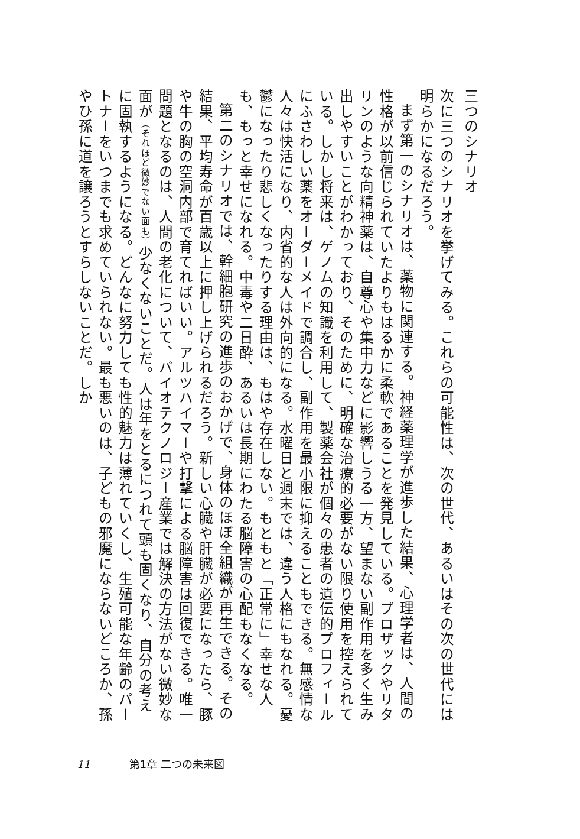三つのシナリオ
次に三つのシナリオを挙げてみる。これらの可能性は、次の世代、あるいはその次の世代には明らかになるだろう。
まず第一のシナリオは、薬物に関連する。神経薬理学が進歩した結果、心理学者は、人間の性格が以前信じられていたよりもはるかに柔軟であることを発見している。プロザックやリタリンのような向精神薬は、自尊心や集中力などに影響しうる一方、望まない副作用を多く生み出しやすいことがわかっており、そのために、明確な治療的必要がない限り使用を控えられている。しかし将来は、ゲノムの知識を利用して、製薬会社が個々の患者の遺伝的プロフィールにふさわしい薬をオーダーメイドで調合し、副作用を最小限に抑えることもできる。無感情な人々は快活になり、内省的な人は外向的になる。水曜日と週末では、違う人格にもなれる。憂鬱になったり悲しくなったりする理由は、もはや存在しない。もともと「正常に」幸せな人も、もっと幸せになれる。中毒や二日酔、あるいは長期にわたる脳障害の心配もなくなる。
第二のシナリオでは、幹細胞研究の進歩のおかげで、身体のほぼ全組織が再生できる。その結果、平均寿命が百歳以上に押し上げられるだろう。新しい心臓や肝臓が必要になったら、豚や牛の胸の空洞内部で育てればいい。アルツハイマーや打撃による脳障害は回復できる。唯一問題となるのは、人間の老化について、バイオテクノロジー産業では解決の方法がない微妙な面が（それほど微妙でない面も）少なくないことだ。人は年をとるにつれて頭も固くなり、自分の考えに固執するようになる。どんなに努力しても性的魅力は薄れていくし、生殖可能な年齢のパートナーをいつまでも求めていられない。最も悪いのは、子どもの邪魔にならないどころか、孫やひ孫に道を譲ろうとすらしないことだ。しか
11 第1章 二つの未来図